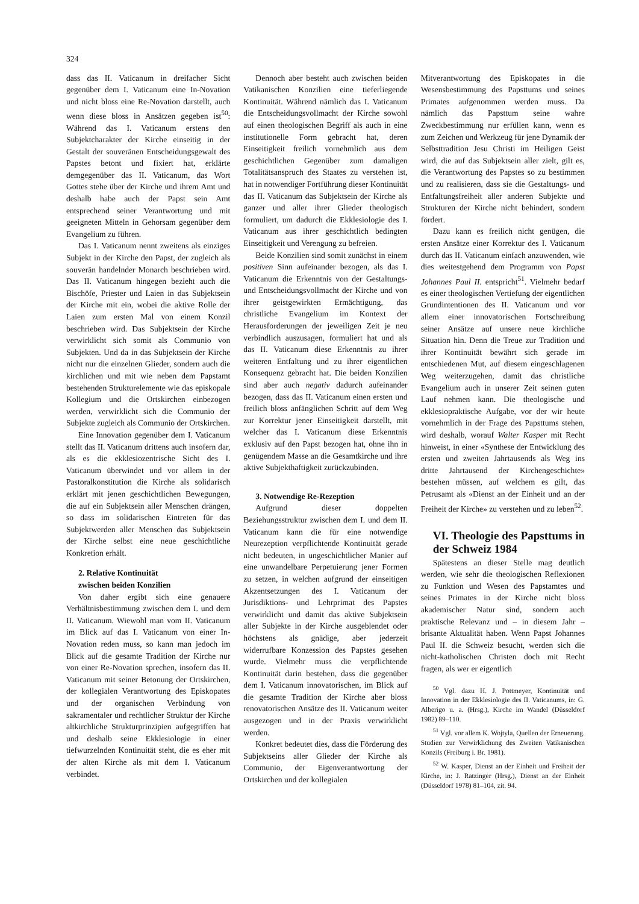324
dass das II. Vaticanum in dreifacher Sicht gegenüber dem I. Vaticanum eine In-Novation und nicht bloss eine Re-Novation darstellt, auch wenn diese bloss in Ansätzen gegeben ist<sup>50</sup>: Während das I. Vaticanum erstens den Subjektcharakter der Kirche einseitig in der Gestalt der souveränen Entscheidungsgewalt des Papstes betont und fixiert hat, erklärte demgegenüber das II. Vaticanum, das Wort Gottes stehe über der Kirche und ihrem Amt und deshalb habe auch der Papst sein Amt entsprechend seiner Verantwortung und mit geeigneten Mitteln in Gehorsam gegenüber dem Evangelium zu führen.
Das I. Vaticanum nennt zweitens als einziges Subjekt in der Kirche den Papst, der zugleich als souverän handelnder Monarch beschrieben wird. Das II. Vaticanum hingegen bezieht auch die Bischöfe, Priester und Laien in das Subjektsein der Kirche mit ein, wobei die aktive Rolle der Laien zum ersten Mal von einem Konzil beschrieben wird. Das Subjektsein der Kirche verwirklicht sich somit als Communio von Subjekten. Und da in das Subjektsein der Kirche nicht nur die einzelnen Glieder, sondern auch die kirchlichen und mit wie neben dem Papstamt bestehenden Strukturelemente wie das episkopale Kollegium und die Ortskirchen einbezogen werden, verwirklicht sich die Communio der Subjekte zugleich als Communio der Ortskirchen.
Eine Innovation gegenüber dem I. Vaticanum stellt das II. Vaticanum drittens auch insofern dar, als es die ekklesiozentrische Sicht des I. Vaticanum überwindet und vor allem in der Pastoralkonstitution die Kirche als solidarisch erklärt mit jenen geschichtlichen Bewegungen, die auf ein Subjektsein aller Menschen drängen, so dass im solidarischen Eintreten für das Subjektwerden aller Menschen das Subjektsein der Kirche selbst eine neue geschichtliche Konkretion erhält.
2. Relative Kontinuität
zwischen beiden Konzilien
Von daher ergibt sich eine genauere Verhältnisbestimmung zwischen dem I. und dem II. Vaticanum. Wiewohl man vom II. Vaticanum im Blick auf das I. Vaticanum von einer In-Novation reden muss, so kann man jedoch im Blick auf die gesamte Tradition der Kirche nur von einer Re-Novation sprechen, insofern das II. Vaticanum mit seiner Betonung der Ortskirchen, der kollegialen Verantwortung des Episkopates und der organischen Verbindung von sakramentaler und rechtlicher Struktur der Kirche altkirchliche Strukturprinzipien aufgegriffen hat und deshalb seine Ekklesiologie in einer tiefwurzelnden Kontinuität steht, die es eher mit der alten Kirche als mit dem I. Vaticanum verbindet.
Dennoch aber besteht auch zwischen beiden Vatikanischen Konzilien eine tieferliegende Kontinuität. Während nämlich das I. Vaticanum die Entscheidungsvollmacht der Kirche sowohl auf einen theologischen Begriff als auch in eine institutionelle Form gebracht hat, deren Einseitigkeit freilich vornehmlich aus dem geschichtlichen Gegenüber zum damaligen Totalitätsanspruch des Staates zu verstehen ist, hat in notwendiger Fortführung dieser Kontinuität das II. Vaticanum das Subjektsein der Kirche als ganzer und aller ihrer Glieder theologisch formuliert, um dadurch die Ekklesiologie des I. Vaticanum aus ihrer geschichtlich bedingten Einseitigkeit und Verengung zu befreien.
Beide Konzilien sind somit zunächst in einem positiven Sinn aufeinander bezogen, als das I. Vaticanum die Erkenntnis von der Gestaltungs- und Entscheidungsvollmacht der Kirche und von ihrer geistgewirkten Ermächtigung, das christliche Evangelium im Kontext der Herausforderungen der jeweiligen Zeit je neu verbindlich auszusagen, formuliert hat und als das II. Vaticanum diese Erkenntnis zu ihrer weiteren Entfaltung und zu ihrer eigentlichen Konsequenz gebracht hat. Die beiden Konzilien sind aber auch negativ dadurch aufeinander bezogen, dass das II. Vaticanum einen ersten und freilich bloss anfänglichen Schritt auf dem Weg zur Korrektur jener Einseitigkeit darstellt, mit welcher das I. Vaticanum diese Erkenntnis exklusiv auf den Papst bezogen hat, ohne ihn in genügendem Masse an die Gesamtkirche und ihre aktive Subjekthaftigkeit zurückzubinden.
3. Notwendige Re-Rezeption
Aufgrund dieser doppelten Beziehungsstruktur zwischen dem I. und dem II. Vaticanum kann die für eine notwendige Neurezeption verpflichtende Kontinuität gerade nicht bedeuten, in ungeschichtlicher Manier auf eine unwandelbare Perpetuierung jener Formen zu setzen, in welchen aufgrund der einseitigen Akzentsetzungen des I. Vaticanum der Jurisdiktions- und Lehrprimat des Papstes verwirklicht und damit das aktive Subjektsein aller Subjekte in der Kirche ausgeblendet oder höchstens als gnädige, aber jederzeit widerrufbare Konzession des Papstes gesehen wurde. Vielmehr muss die verpflichtende Kontinuität darin bestehen, dass die gegenüber dem I. Vaticanum innovatorischen, im Blick auf die gesamte Tradition der Kirche aber bloss renovatorischen Ansätze des II. Vaticanum weiter ausgezogen und in der Praxis verwirklicht werden.
Konkret bedeutet dies, dass die Förderung des Subjektseins aller Glieder der Kirche als Communio, der Eigenverantwortung der Ortskirchen und der kollegialen
Mitverantwortung des Episkopates in die Wesensbestimmung des Papsttums und seines Primates aufgenommen werden muss. Da nämlich das Papsttum seine wahre Zweckbestimmung nur erfüllen kann, wenn es zum Zeichen und Werkzeug für jene Dynamik der Selbsttradition Jesu Christi im Heiligen Geist wird, die auf das Subjektsein aller zielt, gilt es, die Verantwortung des Papstes so zu bestimmen und zu realisieren, dass sie die Gestaltungs- und Entfaltungsfreiheit aller anderen Subjekte und Strukturen der Kirche nicht behindert, sondern fördert.
Dazu kann es freilich nicht genügen, die ersten Ansätze einer Korrektur des I. Vaticanum durch das II. Vaticanum einfach anzuwenden, wie dies weitestgehend dem Programm von Papst Johannes Paul II. entspricht<sup>51</sup>. Vielmehr bedarf es einer theologischen Vertiefung der eigentlichen Grundintentionen des II. Vaticanum und vor allem einer innovatorischen Fortschreibung seiner Ansätze auf unsere neue kirchliche Situation hin. Denn die Treue zur Tradition und ihrer Kontinuität bewährt sich gerade im entschiedenen Mut, auf diesem eingeschlagenen Weg weiterzugehen, damit das christliche Evangelium auch in unserer Zeit seinen guten Lauf nehmen kann. Die theologische und ekklesiopraktische Aufgabe, vor der wir heute vornehmlich in der Frage des Papsttums stehen, wird deshalb, worauf Walter Kasper mit Recht hinweist, in einer «Synthese der Entwicklung des ersten und zweiten Jahrtausends als Weg ins dritte Jahrtausend der Kirchengeschichte» bestehen müssen, auf welchem es gilt, das Petrusamt als «Dienst an der Einheit und an der Freiheit der Kirche» zu verstehen und zu leben<sup>52</sup>.
VI. Theologie des Papsttums in der Schweiz 1984
Spätestens an dieser Stelle mag deutlich werden, wie sehr die theologischen Reflexionen zu Funktion und Wesen des Papstamtes und seines Primates in der Kirche nicht bloss akademischer Natur sind, sondern auch praktische Relevanz und – in diesem Jahr – brisante Aktualität haben. Wenn Papst Johannes Paul II. die Schweiz besucht, werden sich die nicht-katholischen Christen doch mit Recht fragen, als wer er eigentlich
<sup>50</sup> Vgl. dazu H. J. Pottmeyer, Kontinuität und Innovation in der Ekklesiologie des II. Vaticanums, in: G. Alberigo u. a. (Hrsg.), Kirche im Wandel (Düsseldorf 1982) 89–110.
<sup>51</sup> Vgl. vor allem K. Wojtyla, Quellen der Erneuerung. Studien zur Verwirklichung des Zweiten Vatikanischen Konzils (Freiburg i. Br. 1981).
<sup>52</sup> W. Kasper, Dienst an der Einheit und Freiheit der Kirche, in: J. Ratzinger (Hrsg.), Dienst an der Einheit (Düsseldorf 1978) 81–104, zit. 94.